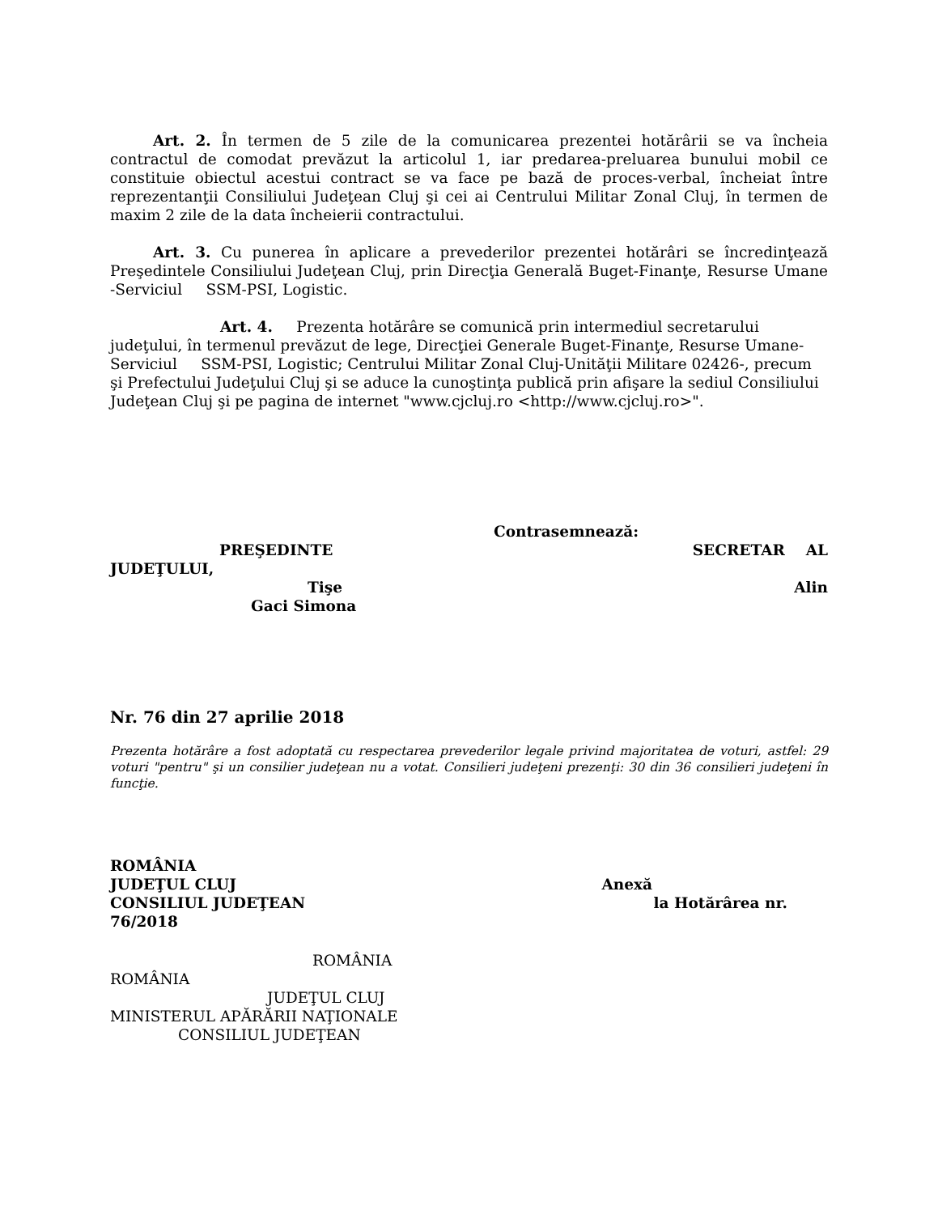Art. 2. În termen de 5 zile de la comunicarea prezentei hotărârii se va încheia contractul de comodat prevăzut la articolul 1, iar predarea-preluarea bunului mobil ce constituie obiectul acestui contract se va face pe bază de proces-verbal, încheiat între reprezentanţii Consiliului Judeţean Cluj şi cei ai Centrului Militar Zonal Cluj, în termen de maxim 2 zile de la data încheierii contractului.
Art. 3. Cu punerea în aplicare a prevederilor prezentei hotărâri se încredinţează Preşedintele Consiliului Judeţean Cluj, prin Direcţia Generală Buget-Finanţe, Resurse Umane -Serviciul SSM-PSI, Logistic.
Art. 4. Prezenta hotărâre se comunică prin intermediul secretarului judeţului, în termenul prevăzut de lege, Direcţiei Generale Buget-Finanţe, Resurse Umane-Serviciul SSM-PSI, Logistic; Centrului Militar Zonal Cluj-Unităţii Militare 02426-, precum şi Prefectului Judeţului Cluj şi se aduce la cunoştinţa publică prin afişare la sediul Consiliului Judeţean Cluj şi pe pagina de internet "www.cjcluj.ro <http://www.cjcluj.ro>".
Contrasemnează:
PREŞEDINTE SECRETAR AL
JUDEŢULUI,
Tişe Alin
Gaci Simona
Nr. 76 din 27 aprilie 2018
Prezenta hotărâre a fost adoptată cu respectarea prevederilor legale privind majoritatea de voturi, astfel: 29 voturi "pentru" şi un consilier judeţean nu a votat. Consilieri judeţeni prezenţi: 30 din 36 consilieri judeţeni în funcţie.
ROMÂNIA
JUDEŢUL CLUJ Anexă
CONSILIUL JUDEŢEAN la Hotărârea nr.
76/2018
ROMÂNIA
ROMÂNIA
JUDEŢUL CLUJ
MINISTERUL APĂRĂRII NAŢIONALE
CONSILIUL JUDEŢEAN